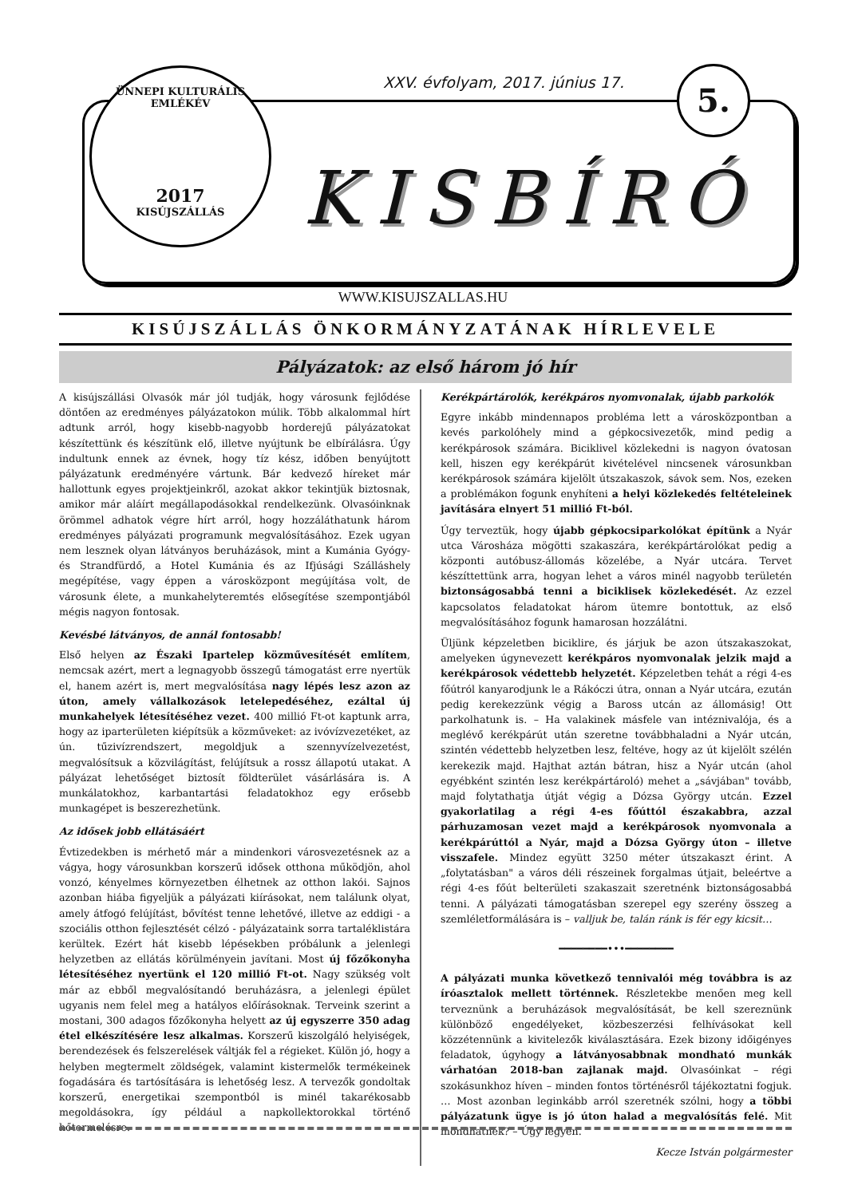ÜNNEPI KULTURÁLIS EMLÉKÉV
2017
KISÚJSZÁLLÁS
XXV. évfolyam, 2017. június 17.
5.
KISBÍRÓ
WWW.KISUJSZALLAS.HU
KISÚJSZÁLLÁS ÖNKORMÁNYZATÁNAK HÍRLEVELE
Pályázatok: az első három jó hír
A kisújszállási Olvasók már jól tudják, hogy városunk fejlődése döntően az eredményes pályázatokon múlik. Több alkalommal hírt adtunk arról, hogy kisebb-nagyobb horderejű pályázatokat készítettünk és készítünk elő, illetve nyújtunk be elbírálásra. Úgy indultunk ennek az évnek, hogy tíz kész, időben benyújtott pályázatunk eredményére vártunk. Bár kedvező híreket már hallottunk egyes projektjeinkről, azokat akkor tekintjük biztosnak, amikor már aláírt megállapodásokkal rendelkezünk. Olvasóinknak örömmel adhatok végre hírt arról, hogy hozzáláthatunk három eredményes pályázati programunk megvalósításához. Ezek ugyan nem lesznek olyan látványos beruházások, mint a Kumánia Gyógy- és Strandfürdő, a Hotel Kumánia és az Ifjúsági Szálláshely megépítése, vagy éppen a városközpont megújítása volt, de városunk élete, a munkahelyteremtés elősegítése szempontjából mégis nagyon fontosak.
Kevésbé látványos, de annál fontosabb!
Első helyen az Északi Ipartelep közművesítését említem, nemcsak azért, mert a legnagyobb összegű támogatást erre nyertük el, hanem azért is, mert megvalósítása nagy lépés lesz azon az úton, amely vállalkozások letelepedéséhez, ezáltal új munkahelyek létesítéséhez vezet. 400 millió Ft-ot kaptunk arra, hogy az iparterületen kiépítsük a közműveket: az ivóvízvezetéket, az ún. tűzivízrendszert, megoldjuk a szennyvízelvezetést, megvalósítsuk a közvilágítást, felújítsuk a rossz állapotú utakat. A pályázat lehetőséget biztosít földterület vásárlására is. A munkálatokhoz, karbantartási feladatokhoz egy erősebb munkagépet is beszerezhetünk.
Az idősek jobb ellátásáért
Évtizedekben is mérhető már a mindenkori városvezetésnek az a vágya, hogy városunkban korszerű idősek otthona működjön, ahol vonzó, kényelmes környezetben élhetnek az otthon lakói. Sajnos azonban hiába figyeljük a pályázati kiírásokat, nem találunk olyat, amely átfogó felújítást, bővítést tenne lehetővé, illetve az eddigi - a szociális otthon fejlesztését célzó - pályázataink sorra tartaléklistára kerültek. Ezért hát kisebb lépésekben próbálunk a jelenlegi helyzetben az ellátás körülményein javítani. Most új főzőkonyha létesítéséhez nyertünk el 120 millió Ft-ot. Nagy szükség volt már az ebből megvalósítandó beruházásra, a jelenlegi épület ugyanis nem felel meg a hatályos előírásoknak. Terveink szerint a mostani, 300 adagos főzőkonyha helyett az új egyszerre 350 adag étel elkészítésére lesz alkalmas. Korszerű kiszolgáló helyiségek, berendezések és felszerelések váltják fel a régieket. Külön jó, hogy a helyben megtermelt zöldségek, valamint kistermelők termékeinek fogadására és tartósítására is lehetőség lesz. A tervezők gondoltak korszerű, energetikai szempontból is minél takarékosabb megoldásokra, így például a napkollektorokkal történő hőtermelésre.
Kerékpártárolók, kerékpáros nyomvonalak, újabb parkolók
Egyre inkább mindennapos probléma lett a városközpontban a kevés parkolóhely mind a gépkocsivezetők, mind pedig a kerékpárosok számára. Biciklivel közlekedni is nagyon óvatosan kell, hiszen egy kerékpárút kivételével nincsenek városunkban kerékpárosok számára kijelölt útszakaszok, sávok sem. Nos, ezeken a problémákon fogunk enyhíteni a helyi közlekedés feltételeinek javítására elnyert 51 millió Ft-ból.
Úgy terveztük, hogy újabb gépkocsiparkolókat építünk a Nyár utca Városháza mögötti szakaszára, kerékpártárolókat pedig a központi autóbusz-állomás közelébe, a Nyár utcára. Tervet készíttettünk arra, hogyan lehet a város minél nagyobb területén biztonságosabbá tenni a biciklisek közlekedését. Az ezzel kapcsolatos feladatokat három ütemre bontottuk, az első megvalósításához fogunk hamarosan hozzálátni.
Üljünk képzeletben biciklire, és járjuk be azon útszakaszokat, amelyeken úgynevezett kerékpáros nyomvonalak jelzik majd a kerékpárosok védettebb helyzetét. Képzeletben tehát a régi 4-es főútról kanyarodjunk le a Rákóczi útra, onnan a Nyár utcára, ezután pedig kerekezzünk végig a Baross utcán az állomásig! Ott parkolhatunk is. – Ha valakinek másfele van intéznivalója, és a meglévő kerékpárút után szeretne továbbhaladni a Nyár utcán, szintén védettebb helyzetben lesz, feltéve, hogy az út kijelölt szélén kerekezik majd. Hajthat aztán bátran, hisz a Nyár utcán (ahol egyébként szintén lesz kerékpártároló) mehet a „sávjában" tovább, majd folytathatja útját végig a Dózsa György utcán. Ezzel gyakorlatilag a régi 4-es főúttól északabbra, azzal párhuzamosan vezet majd a kerékpárosok nyomvonala a kerékpárúttól a Nyár, majd a Dózsa György úton – illetve visszafele. Mindez együtt 3250 méter útszakaszt érint. A „folytatásban" a város déli részeinek forgalmas útjait, beleértve a régi 4-es főút belterületi szakaszait szeretnénk biztonságosabbá tenni. A pályázati támogatásban szerepel egy szerény összeg a szemléletformálására is – valljuk be, talán ránk is fér egy kicsit…
━━━━━━━━•••━━━━━━━━
A pályázati munka következő tennivalói még továbbra is az íróasztalok mellett történnek. Részletekbe menően meg kell terveznünk a beruházások megvalósítását, be kell szereznünk különböző engedélyeket, közbeszerzési felhívásokat kell közzétennünk a kivitelezők kiválasztására. Ezek bizony időigényes feladatok, úgyhogy a látványosabbnak mondható munkák várhatóan 2018-ban zajlanak majd. Olvasóinkat – régi szokásunkhoz híven – minden fontos történésről tájékoztatni fogjuk. … Most azonban leginkább arról szeretnék szólni, hogy a többi pályázatunk ügye is jó úton halad a megvalósítás felé. Mit mondhatnék? – Úgy legyen.
Kecze István polgármester